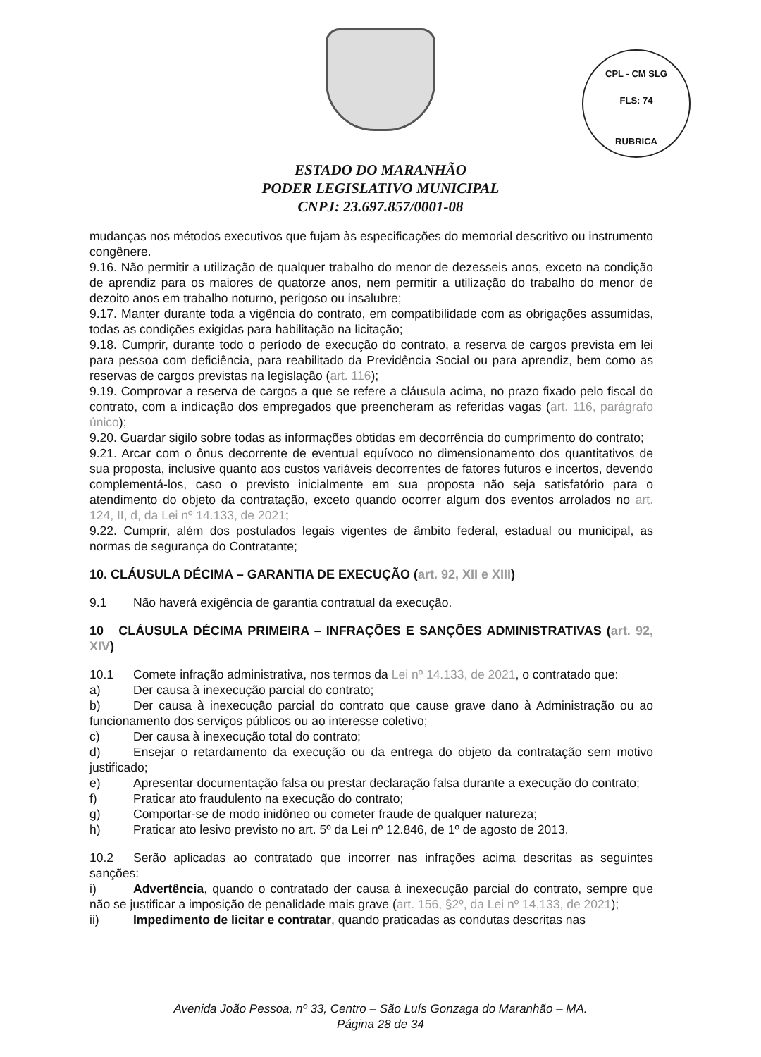CPL - CM SLG
FLS: 74
RUBRICA
ESTADO DO MARANHÃO
PODER LEGISLATIVO MUNICIPAL
CNPJ: 23.697.857/0001-08
mudanças nos métodos executivos que fujam às especificações do memorial descritivo ou instrumento congênere.
9.16. Não permitir a utilização de qualquer trabalho do menor de dezesseis anos, exceto na condição de aprendiz para os maiores de quatorze anos, nem permitir a utilização do trabalho do menor de dezoito anos em trabalho noturno, perigoso ou insalubre;
9.17. Manter durante toda a vigência do contrato, em compatibilidade com as obrigações assumidas, todas as condições exigidas para habilitação na licitação;
9.18. Cumprir, durante todo o período de execução do contrato, a reserva de cargos prevista em lei para pessoa com deficiência, para reabilitado da Previdência Social ou para aprendiz, bem como as reservas de cargos previstas na legislação (art. 116);
9.19. Comprovar a reserva de cargos a que se refere a cláusula acima, no prazo fixado pelo fiscal do contrato, com a indicação dos empregados que preencheram as referidas vagas (art. 116, parágrafo único);
9.20. Guardar sigilo sobre todas as informações obtidas em decorrência do cumprimento do contrato;
9.21. Arcar com o ônus decorrente de eventual equívoco no dimensionamento dos quantitativos de sua proposta, inclusive quanto aos custos variáveis decorrentes de fatores futuros e incertos, devendo complementá-los, caso o previsto inicialmente em sua proposta não seja satisfatório para o atendimento do objeto da contratação, exceto quando ocorrer algum dos eventos arrolados no art. 124, II, d, da Lei nº 14.133, de 2021;
9.22. Cumprir, além dos postulados legais vigentes de âmbito federal, estadual ou municipal, as normas de segurança do Contratante;
10. CLÁUSULA DÉCIMA – GARANTIA DE EXECUÇÃO (art. 92, XII e XIII)
9.1 Não haverá exigência de garantia contratual da execução.
10 CLÁUSULA DÉCIMA PRIMEIRA – INFRAÇÕES E SANÇÕES ADMINISTRATIVAS (art. 92, XIV)
10.1 Comete infração administrativa, nos termos da Lei nº 14.133, de 2021, o contratado que:
a) Der causa à inexecução parcial do contrato;
b) Der causa à inexecução parcial do contrato que cause grave dano à Administração ou ao funcionamento dos serviços públicos ou ao interesse coletivo;
c) Der causa à inexecução total do contrato;
d) Ensejar o retardamento da execução ou da entrega do objeto da contratação sem motivo justificado;
e) Apresentar documentação falsa ou prestar declaração falsa durante a execução do contrato;
f) Praticar ato fraudulento na execução do contrato;
g) Comportar-se de modo inidôneo ou cometer fraude de qualquer natureza;
h) Praticar ato lesivo previsto no art. 5º da Lei nº 12.846, de 1º de agosto de 2013.
10.2 Serão aplicadas ao contratado que incorrer nas infrações acima descritas as seguintes sanções:
i) Advertência, quando o contratado der causa à inexecução parcial do contrato, sempre que não se justificar a imposição de penalidade mais grave (art. 156, §2º, da Lei nº 14.133, de 2021);
ii) Impedimento de licitar e contratar, quando praticadas as condutas descritas nas
Avenida João Pessoa, nº 33, Centro – São Luís Gonzaga do Maranhão – MA.
Página 28 de 34